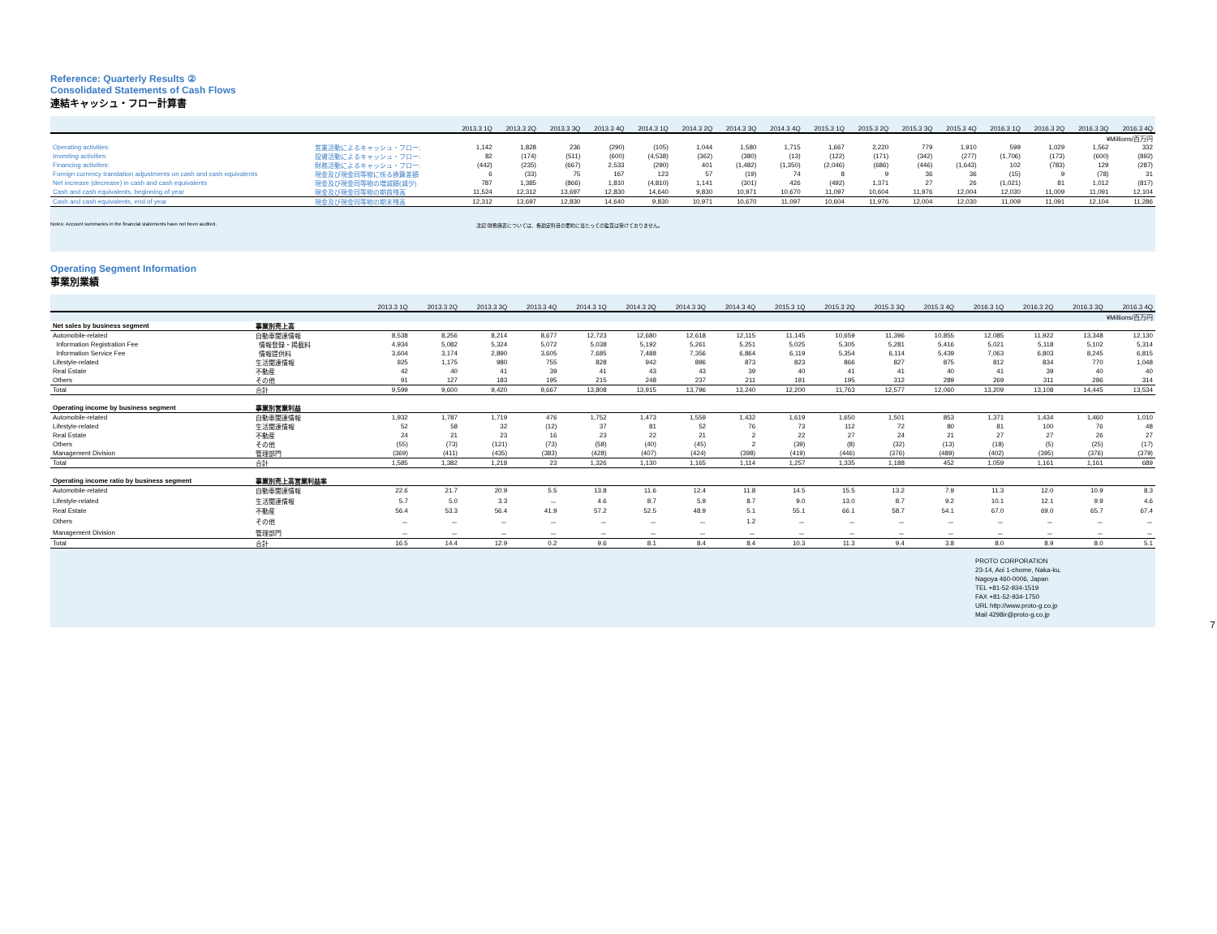Reference: Quarterly Results ②
Consolidated Statements of Cash Flows
連結キャッシュ・フロー計算書
| | | 2013.3 1Q | 2013.3 2Q | 2013.3 3Q | 2013.3 4Q | 2014.3 1Q | 2014.3 2Q | 2014.3 3Q | 2014.3 4Q | 2015.3 1Q | 2015.3 2Q | 2015.3 3Q | 2015.3 4Q | 2016.3 1Q | 2016.3 2Q | 2016.3 3Q | 2016.3 4Q |
| --- | --- | --- | --- | --- | --- | --- | --- | --- | --- | --- | --- | --- | --- | --- | --- | --- | --- |
| | | ¥Millions/百万円 | | | | | | | | | | | | | | | |
| Operating activities: | 営業活動によるキャッシュ・フロー: | 1,142 | 1,828 | 236 | (290) | (105) | 1,044 | 1,580 | 1,715 | 1,667 | 2,220 | 779 | 1,910 | 599 | 1,029 | 1,562 | 332 |
| Investing activities: | 投資活動によるキャッシュ・フロー: | 82 | (174) | (511) | (600) | (4,538) | (362) | (380) | (13) | (122) | (171) | (342) | (277) | (1,706) | (173) | (600) | (892) |
| Financing activities: | 財務活動によるキャッシュ・フロー: | (442) | (235) | (667) | 2,533 | (290) | 401 | (1,482) | (1,350) | (2,046) | (686) | (446) | (1,643) | 102 | (783) | 129 | (287) |
| Foreign currency translation adjustments on cash and cash equivalents | 現金及び現金同等物に係る換算差額 | 6 | (33) | 75 | 167 | 123 | 57 | (19) | 74 | 8 | 9 | 36 | 36 | (15) | 9 | (78) | 31 |
| Net increase (decrease) in cash and cash equivalents | 現金及び現金同等物の増減額(減少) | 787 | 1,385 | (866) | 1,810 | (4,810) | 1,141 | (301) | 426 | (492) | 1,371 | 27 | 26 | (1,021) | 81 | 1,012 | (817) |
| Cash and cash equivalents, beginning of year | 現金及び現金同等物の期首残高 | 11,524 | 12,312 | 13,697 | 12,830 | 14,640 | 9,830 | 10,971 | 10,670 | 11,097 | 10,604 | 11,976 | 12,004 | 12,030 | 11,009 | 11,091 | 12,104 |
| Cash and cash equivalents, end of year | 現金及び現金同等物の期末残高 | 12,312 | 13,697 | 12,830 | 14,640 | 9,830 | 10,971 | 10,670 | 11,097 | 10,604 | 11,976 | 12,004 | 12,030 | 11,009 | 11,091 | 12,104 | 11,286 |
Notes: Account summaries in the financial statements have not been audited. 注記:財務諸表については、各勘定科目の要約に当たっての監査は受けておりません。
Operating Segment Information
事業別業績
| | | 2013.3 1Q | 2013.3 2Q | 2013.3 3Q | 2013.3 4Q | 2014.3 1Q | 2014.3 2Q | 2014.3 3Q | 2014.3 4Q | 2015.3 1Q | 2015.3 2Q | 2015.3 3Q | 2015.3 4Q | 2016.3 1Q | 2016.3 2Q | 2016.3 3Q | 2016.3 4Q |
| --- | --- | --- | --- | --- | --- | --- | --- | --- | --- | --- | --- | --- | --- | --- | --- | --- | --- |
| | | ¥Millions/百万円 | | | | | | | | | | | | | | | |
| Net sales by business segment | 事業別売上高 | | | | | | | | | | | | | | | | |
| Automobile-related | 自動車関連情報 | 8,538 | 8,256 | 8,214 | 8,677 | 12,723 | 12,680 | 12,618 | 12,115 | 11,145 | 10,659 | 11,396 | 10,855 | 12,085 | 11,922 | 13,348 | 12,130 |
| Information Registration Fee | 情報登録・掲載料 | 4,934 | 5,082 | 5,324 | 5,072 | 5,038 | 5,192 | 5,261 | 5,251 | 5,025 | 5,305 | 5,281 | 5,416 | 5,021 | 5,118 | 5,102 | 5,314 |
| Information Service Fee | 情報提供料 | 3,604 | 3,174 | 2,890 | 3,605 | 7,685 | 7,488 | 7,356 | 6,864 | 6,119 | 5,354 | 6,114 | 5,439 | 7,063 | 6,803 | 8,245 | 6,815 |
| Lifestyle-related | 生活関連情報 | 925 | 1,175 | 980 | 755 | 828 | 942 | 896 | 873 | 823 | 866 | 827 | 875 | 812 | 834 | 770 | 1,048 |
| Real Estate | 不動産 | 42 | 40 | 41 | 39 | 41 | 43 | 43 | 39 | 40 | 41 | 41 | 40 | 41 | 39 | 40 | 40 |
| Others | その他 | 91 | 127 | 183 | 195 | 215 | 248 | 237 | 211 | 191 | 195 | 312 | 289 | 269 | 311 | 286 | 314 |
| Total | 合計 | 9,599 | 9,600 | 9,420 | 9,667 | 13,808 | 13,915 | 13,796 | 13,240 | 12,200 | 11,763 | 12,577 | 12,060 | 13,209 | 13,108 | 14,445 | 13,534 |
| Operating income by business segment | 事業別営業利益 | | | | | | | | | | | | | | | | |
| Automobile-related | 自動車関連情報 | 1,932 | 1,787 | 1,719 | 476 | 1,752 | 1,473 | 1,559 | 1,432 | 1,619 | 1,650 | 1,501 | 853 | 1,371 | 1,434 | 1,460 | 1,010 |
| Lifestyle-related | 生活関連情報 | 52 | 58 | 32 | (12) | 37 | 81 | 52 | 76 | 73 | 112 | 72 | 80 | 81 | 100 | 76 | 48 |
| Real Estate | 不動産 | 24 | 21 | 23 | 16 | 23 | 22 | 21 | 2 | 22 | 27 | 24 | 21 | 27 | 27 | 26 | 27 |
| Others | その他 | (55) | (73) | (121) | (73) | (58) | (40) | (45) | 2 | (39) | (8) | (32) | (13) | (18) | (5) | (25) | (17) |
| Management Division | 管理部門 | (369) | (411) | (435) | (383) | (428) | (407) | (424) | (398) | (419) | (446) | (376) | (489) | (402) | (395) | (376) | (379) |
| Total | 合計 | 1,585 | 1,382 | 1,218 | 23 | 1,326 | 1,130 | 1,165 | 1,114 | 1,257 | 1,335 | 1,188 | 452 | 1,059 | 1,161 | 1,161 | 689 |
| Operating income ratio by business segment | 事業別売上高営業利益率 | | | | | | | | | | | | | | | | |
| Automobile-related | 自動車関連情報 | 22.6 | 21.7 | 20.9 | 5.5 | 13.8 | 11.6 | 12.4 | 11.8 | 14.5 | 15.5 | 13.2 | 7.9 | 11.3 | 12.0 | 10.9 | 8.3 |
| Lifestyle-related | 生活関連情報 | 5.7 | 5.0 | 3.3 | － | 4.6 | 8.7 | 5.9 | 8.7 | 9.0 | 13.0 | 8.7 | 9.2 | 10.1 | 12.1 | 9.9 | 4.6 |
| Real Estate | 不動産 | 56.4 | 53.3 | 56.4 | 41.9 | 57.2 | 52.5 | 48.9 | 5.1 | 55.1 | 66.1 | 58.7 | 54.1 | 67.0 | 69.0 | 65.7 | 67.4 |
| Others | その他 | － | － | － | － | － | － | － | 1.2 | － | － | － | － | － | － | － | － |
| Management Division | 管理部門 | － | － | － | － | － | － | － | － | － | － | － | － | － | － | － | － |
| Total | 合計 | 16.5 | 14.4 | 12.9 | 0.2 | 9.6 | 8.1 | 8.4 | 8.4 | 10.3 | 11.3 | 9.4 | 3.8 | 8.0 | 8.9 | 8.0 | 5.1 |
PROTO CORPORATION
23-14, Aoi 1-chome, Naka-ku,
Nagoya 460-0006, Japan
TEL +81-52-934-1519
FAX +81-52-934-1750
URL http://www.proto-g.co.jp
Mail 4298ir@proto-g.co.jp
7